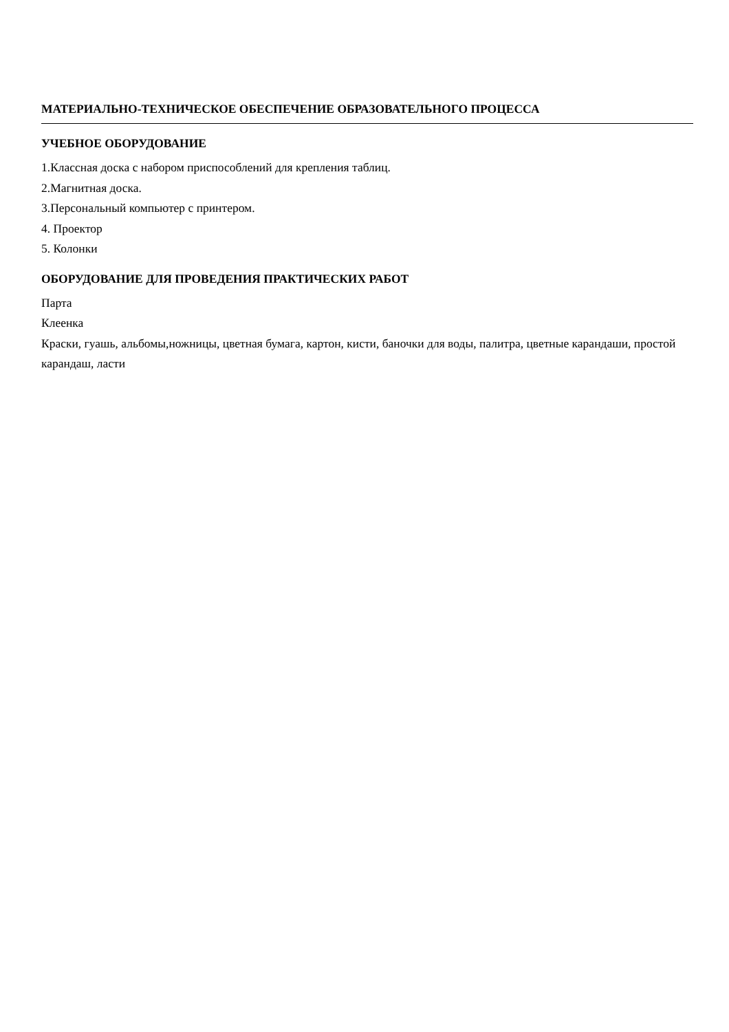МАТЕРИАЛЬНО-ТЕХНИЧЕСКОЕ ОБЕСПЕЧЕНИЕ ОБРАЗОВАТЕЛЬНОГО ПРОЦЕССА
УЧЕБНОЕ ОБОРУДОВАНИЕ
1.Классная доска с набором приспособлений для крепления таблиц.
2.Магнитная доска.
3.Персональный компьютер с принтером.
4. Проектор
5. Колонки
ОБОРУДОВАНИЕ ДЛЯ ПРОВЕДЕНИЯ ПРАКТИЧЕСКИХ РАБОТ
Парта
Клеенка
Краски, гуашь, альбомы,ножницы, цветная бумага, картон, кисти, баночки для воды, палитра, цветные карандаши, простой карандаш, ласти